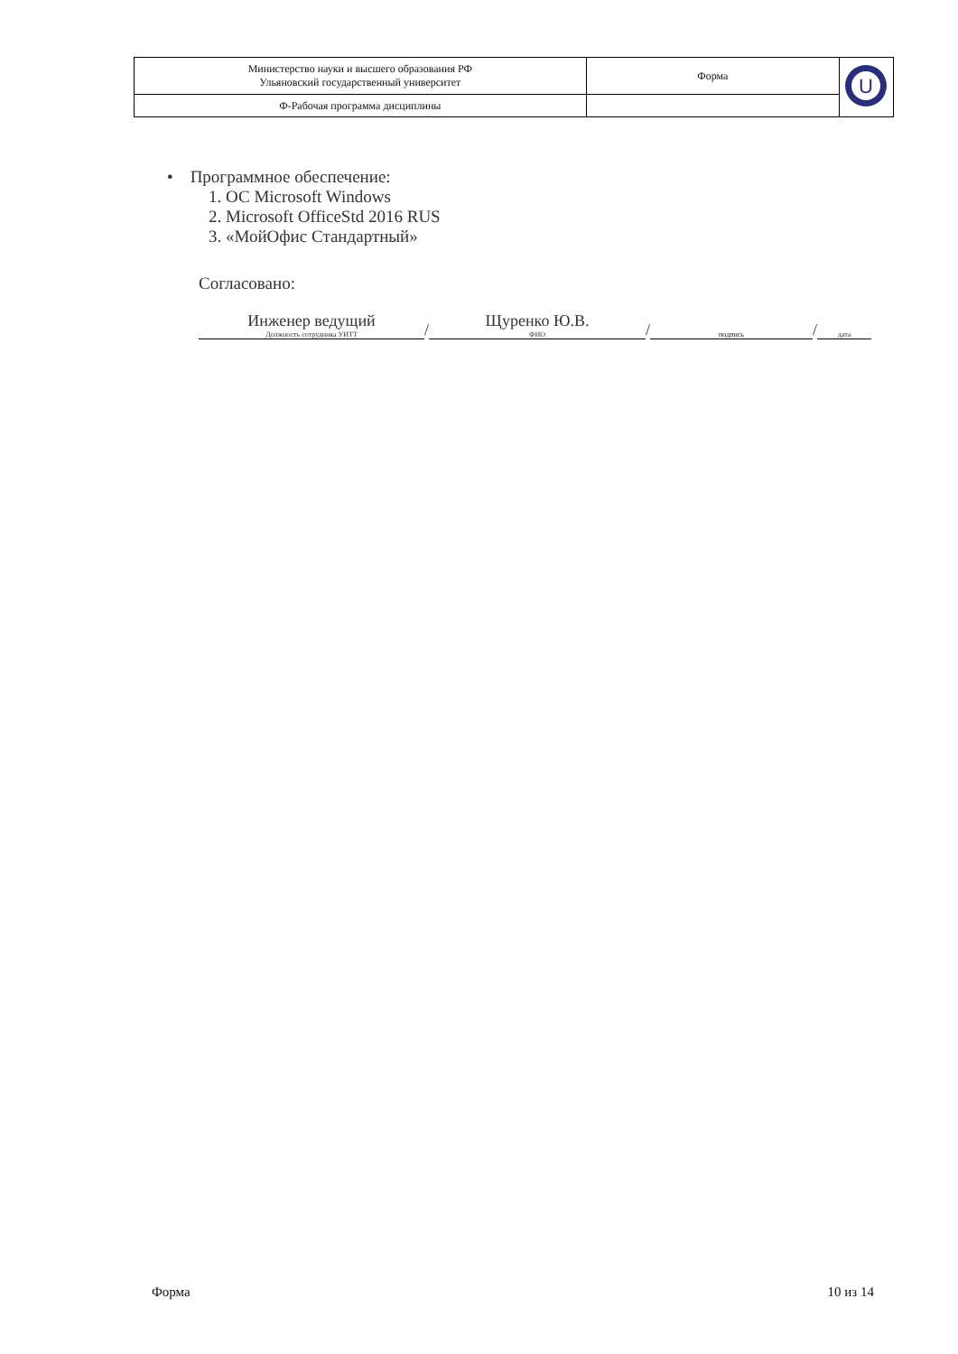| Министерство науки и высшего образования РФ Ульяновский государственный университет | Форма | U |
| Ф-Рабочая программа дисциплины | | |
• Программное обеспечение:
1. ОС Microsoft Windows
2. Microsoft OfficeStd 2016 RUS
3. «МойОфис Стандартный»
Согласовано:
Инженер ведущий
Должность сотрудника УИТТ
/
Щуренко Ю.В.
ФИО
/
подпись
/
дата
Форма 10 из 14